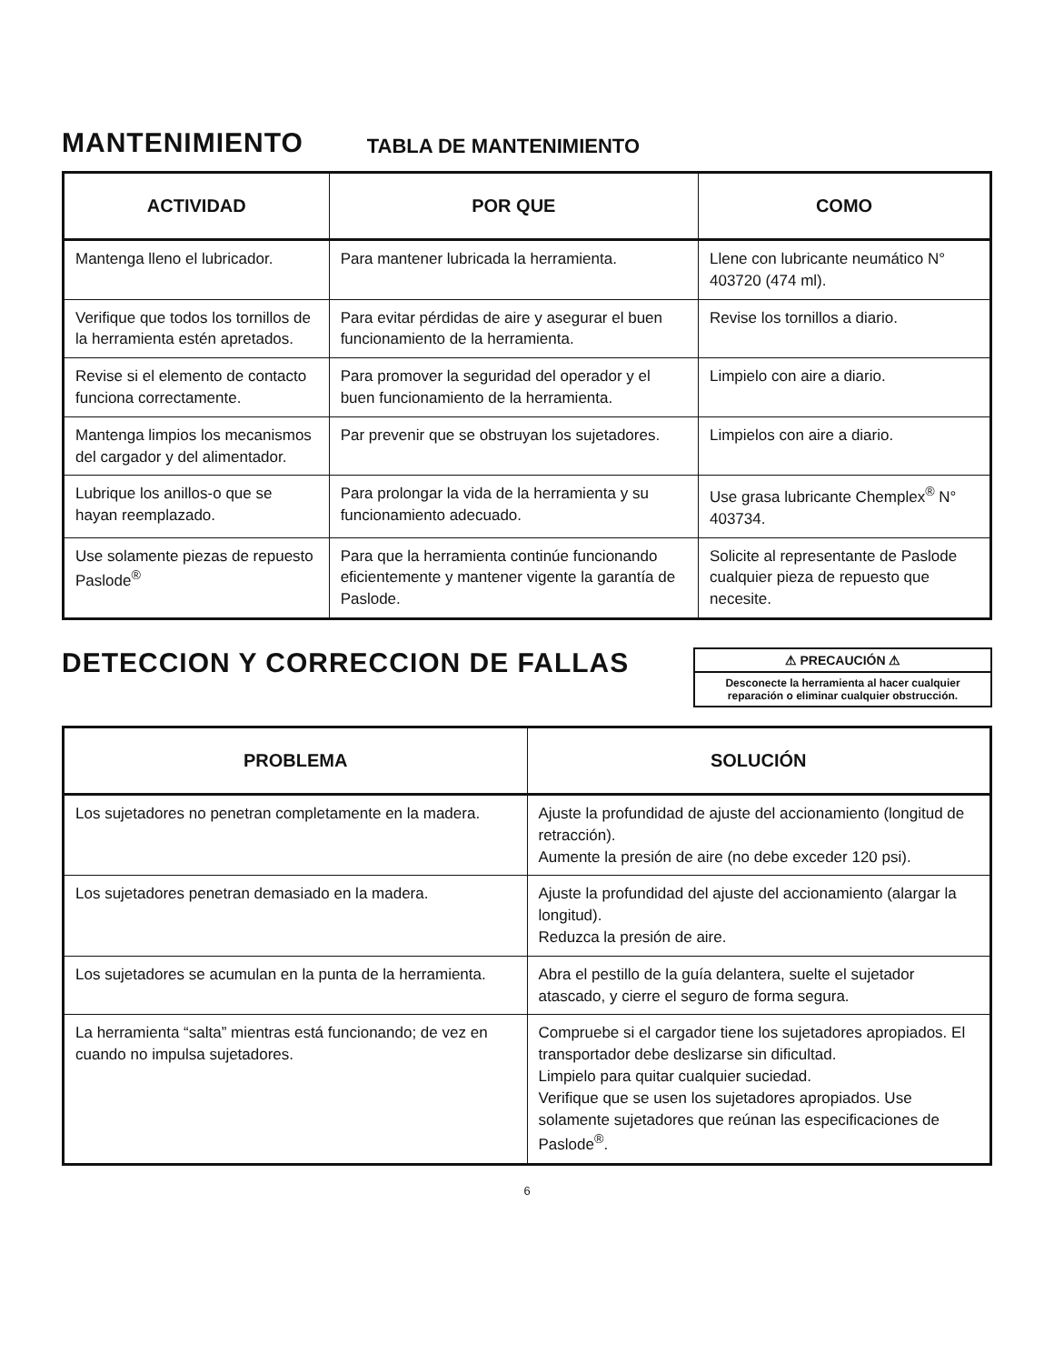MANTENIMIENTO
TABLA DE MANTENIMIENTO
| ACTIVIDAD | POR QUE | COMO |
| --- | --- | --- |
| Mantenga lleno el lubricador. | Para mantener lubricada la herramienta. | Llene con lubricante neumático N° 403720 (474 ml). |
| Verifique que todos los tornillos de la herramienta estén apretados. | Para evitar pérdidas de aire y asegurar el buen funcionamiento de la herramienta. | Revise los tornillos a diario. |
| Revise si el elemento de contacto funciona correctamente. | Para promover la seguridad del operador y el buen funcionamiento de la herramienta. | Limpielo con aire a diario. |
| Mantenga limpios los mecanismos del cargador y del alimentador. | Par prevenir que se obstruyan los sujetadores. | Limpielos con aire a diario. |
| Lubrique los anillos-o que se hayan reemplazado. | Para prolongar la vida de la herramienta y su funcionamiento adecuado. | Use grasa lubricante Chemplex<sup>®</sup> N° 403734. |
| Use solamente piezas de repuesto Paslode<sup>®</sup> | Para que la herramienta continúe funcionando eficientemente y mantener vigente la garantía de Paslode. | Solicite al representante de Paslode cualquier pieza de repuesto que necesite. |
DETECCION Y CORRECCION DE FALLAS
⚠ PRECAUCIÓN ⚠
Desconecte la herramienta al hacer cualquier reparación o eliminar cualquier obstrucción.
| PROBLEMA | SOLUCIÓN |
| --- | --- |
| Los sujetadores no penetran completamente en la madera. | Ajuste la profundidad de ajuste del accionamiento (longitud de retracción). Aumente la presión de aire (no debe exceder 120 psi). |
| Los sujetadores penetran demasiado en la madera. | Ajuste la profundidad del ajuste del accionamiento (alargar la longitud). Reduzca la presión de aire. |
| Los sujetadores se acumulan en la punta de la herramienta. | Abra el pestillo de la guía delantera, suelte el sujetador atascado, y cierre el seguro de forma segura. |
| La herramienta “salta” mientras está funcionando; de vez en cuando no impulsa sujetadores. | Compruebe si el cargador tiene los sujetadores apropiados. El transportador debe deslizarse sin dificultad. Limpielo para quitar cualquier suciedad. Verifique que se usen los sujetadores apropiados. Use solamente sujetadores que reúnan las especificaciones de Paslode<sup>®</sup>. |
6